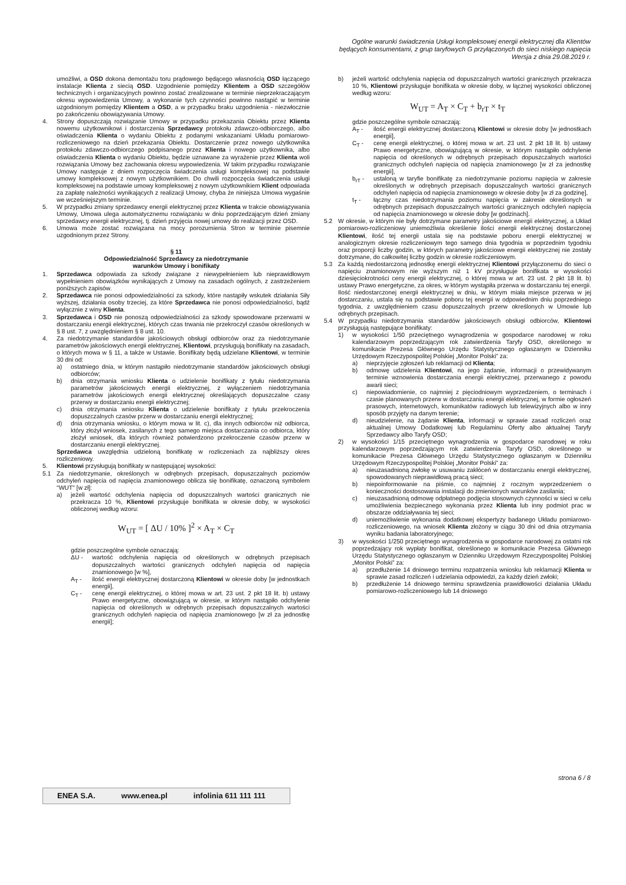Ogólne warunki świadczenia Usługi kompleksowej energii elektrycznej dla Klientów
będących konsumentami, z grup taryfowych G przyłączonych do sieci niskiego napięcia
Wersja z dnia 29.08.2019 r.
umożliwi, a OSD dokona demontażu toru prądowego będącego własnością OSD łączącego instalacje Klienta z siecią OSD. Uzgodnienie pomiędzy Klientem a OSD szczegółów technicznych i organizacyjnych powinno zostać zrealizowane w terminie nieprzekraczającym okresu wypowiedzenia Umowy, a wykonanie tych czynności powinno nastąpić w terminie uzgodnionym pomiędzy Klientem a OSD, a w przypadku braku uzgodnienia - niezwłocznie po zakończeniu obowiązywania Umowy.
4. Strony dopuszczają rozwiązanie Umowy w przypadku przekazania Obiektu przez Klienta nowemu użytkownikowi i dostarczenia Sprzedawcy protokołu zdawczo-odbiorczego, albo oświadczenia Klienta o wydaniu Obiektu z podanymi wskazaniami Układu pomiarowo-rozliczeniowego na dzień przekazania Obiektu. Dostarczenie przez nowego użytkownika protokołu zdawczo-odbiorczego podpisanego przez Klienta i nowego użytkownika, albo oświadczenia Klienta o wydaniu Obiektu, będzie uznawane za wyrażenie przez Klienta woli rozwiązania Umowy bez zachowania okresu wypowiedzenia. W takim przypadku rozwiązanie Umowy następuje z dniem rozpoczęcia świadczenia usługi kompleksowej na podstawie umowy kompleksowej z nowym użytkownikiem. Do chwili rozpoczęcia świadczenia usługi kompleksowej na podstawie umowy kompleksowej z nowym użytkownikiem Klient odpowiada za zapłatę należności wynikających z realizacji Umowy, chyba że niniejsza Umowa wygaśnie we wcześniejszym terminie.
5. W przypadku zmiany sprzedawcy energii elektrycznej przez Klienta w trakcie obowiązywania Umowy, Umowa ulega automatycznemu rozwiązaniu w dniu poprzedzającym dzień zmiany sprzedawcy energii elektrycznej, tj. dzień przyjęcia nowej umowy do realizacji przez OSD.
6. Umowa może zostać rozwiązana na mocy porozumienia Stron w terminie pisemnie uzgodnionym przez Strony.
§ 11
Odpowiedzialność Sprzedawcy za niedotrzymanie
warunków Umowy i bonifikaty
1. Sprzedawca odpowiada za szkody związane z niewypełnieniem lub nieprawidłowym wypełnieniem obowiązków wynikających z Umowy na zasadach ogólnych, z zastrzeżeniem poniższych zapisów.
2. Sprzedawca nie ponosi odpowiedzialności za szkody, które nastąpiły wskutek działania Siły wyższej, działania osoby trzeciej, za które Sprzedawca nie ponosi odpowiedzialności, bądź wyłącznie z winy Klienta.
3. Sprzedawca i OSD nie ponoszą odpowiedzialności za szkody spowodowane przerwami w dostarczaniu energii elektrycznej, których czas trwania nie przekroczył czasów określonych w § 8 ust. 7, z uwzględnieniem § 8 ust. 10.
4. Za niedotrzymanie standardów jakościowych obsługi odbiorców oraz za niedotrzymanie parametrów jakościowych energii elektrycznej, Klientowi, przysługują bonifikaty na zasadach, o których mowa w § 11, a także w Ustawie. Bonifikaty będą udzielane Klientowi, w terminie 30 dni od:
a) ostatniego dnia, w którym nastąpiło niedotrzymanie standardów jakościowych obsługi odbiorców;
b) dnia otrzymania wniosku Klienta o udzielenie bonifikaty z tytułu niedotrzymania parametrów jakościowych energii elektrycznej, z wyłączeniem niedotrzymania parametrów jakościowych energii elektrycznej określających dopuszczalne czasy przerwy w dostarczaniu energii elektrycznej;
c) dnia otrzymania wniosku Klienta o udzielenie bonifikaty z tytułu przekroczenia dopuszczalnych czasów przerw w dostarczaniu energii elektrycznej;
d) dnia otrzymania wniosku, o którym mowa w lit. c), dla innych odbiorców niż odbiorca, który złożył wniosek, zasilanych z tego samego miejsca dostarczania co odbiorca, który złożył wniosek, dla których również potwierdzono przekroczenie czasów przerw w dostarczaniu energii elektrycznej.
Sprzedawca uwzględnia udzieloną bonifikatę w rozliczeniach za najbliższy okres rozliczeniowy.
5. Klientowi przysługują bonifikaty w następującej wysokości:
5.1 Za niedotrzymanie, określonych w odrębnych przepisach, dopuszczalnych poziomów odchyleń napięcia od napięcia znamionowego oblicza się bonifikatę, oznaczoną symbolem "WUT" [w zł]:
a) jeżeli wartość odchylenia napięcia od dopuszczalnych wartości granicznych nie przekracza 10 %, Klientowi przysługuje bonifikata w okresie doby, w wysokości obliczonej według wzoru:
W<sub>UT</sub> = [ ΔU / 10% ]<sup>2</sup> × A<sub>T</sub> × C<sub>T</sub>
gdzie poszczególne symbole oznaczają:
ΔU - wartość odchylenia napięcia od określonych w odrębnych przepisach dopuszczalnych wartości granicznych odchyleń napięcia od napięcia znamionowego [w %],
A<sub>T</sub> - ilość energii elektrycznej dostarczoną Klientowi w okresie doby [w jednostkach energii],
C<sub>T</sub> - cenę energii elektrycznej, o której mowa w art. 23 ust. 2 pkt 18 lit. b) ustawy Prawo energetyczne, obowiązującą w okresie, w którym nastąpiło odchylenie napięcia od określonych w odrębnych przepisach dopuszczalnych wartości granicznych odchyleń napięcia od napięcia znamionowego [w zł za jednostkę energii];
b) jeżeli wartość odchylenia napięcia od dopuszczalnych wartości granicznych przekracza 10 %, Klientowi przysługuje bonifikata w okresie doby, w łącznej wysokości obliczonej według wzoru:
W<sub>UT</sub> = A<sub>T</sub> × C<sub>T</sub> + b<sub>rT</sub> × t<sub>T</sub>
gdzie poszczególne symbole oznaczają:
A<sub>T</sub> - ilość energii elektrycznej dostarczoną Klientowi w okresie doby [w jednostkach energii],
C<sub>T</sub> - cenę energii elektrycznej, o której mowa w art. 23 ust. 2 pkt 18 lit. b) ustawy Prawo energetyczne, obowiązującą w okresie, w którym nastąpiło odchylenie napięcia od określonych w odrębnych przepisach dopuszczalnych wartości granicznych odchyleń napięcia od napięcia znamionowego [w zł za jednostkę energii],
b<sub>rT</sub> - ustaloną w taryfie bonifikatę za niedotrzymanie poziomu napięcia w zakresie określonych w odrębnych przepisach dopuszczalnych wartości granicznych odchyleń napięcia od napięcia znamionowego w okresie doby [w zł za godzinę],
t<sub>T</sub> - łączny czas niedotrzymania poziomu napięcia w zakresie określonych w odrębnych przepisach dopuszczalnych wartości granicznych odchyleń napięcia od napięcia znamionowego w okresie doby [w godzinach].
5.2 W okresie, w którym nie były dotrzymane parametry jakościowe energii elektrycznej, a Układ pomiarowo-rozliczeniowy uniemożliwia określenie ilości energii elektrycznej dostarczonej Klientowi, ilość tej energii ustala się na podstawie poboru energii elektrycznej w analogicznym okresie rozliczeniowym tego samego dnia tygodnia w poprzednim tygodniu oraz proporcji liczby godzin, w których parametry jakościowe energii elektrycznej nie zostały dotrzymane, do całkowitej liczby godzin w okresie rozliczeniowym.
5.3 Za każdą niedostarczoną jednostkę energii elektrycznej Klientowi przyłączonemu do sieci o napięciu znamionowym nie wyższym niż 1 kV przysługuje bonifikata w wysokości dziesięciokrotności ceny energii elektrycznej, o której mowa w art. 23 ust. 2 pkt 18 lit. b) ustawy Prawo energetyczne, za okres, w którym wystąpiła przerwa w dostarczaniu tej energii. Ilość niedostarczonej energii elektrycznej w dniu, w którym miała miejsce przerwa w jej dostarczaniu, ustala się na podstawie poboru tej energii w odpowiednim dniu poprzedniego tygodnia, z uwzględnieniem czasu dopuszczalnych przerw określonych w Umowie lub odrębnych przepisach.
5.4 W przypadku niedotrzymania standardów jakościowych obsługi odbiorców, Klientowi przysługują następujące bonifikaty:
1) w wysokości 1/50 przeciętnego wynagrodzenia w gospodarce narodowej w roku kalendarzowym poprzedzającym rok zatwierdzenia Taryfy OSD, określonego w komunikacie Prezesa Głównego Urzędu Statystycznego ogłaszanym w Dzienniku Urzędowym Rzeczypospolitej Polskiej „Monitor Polski” za:
a) nieprzyjęcie zgłoszeń lub reklamacji od Klienta;
b) odmowę udzielenia Klientowi, na jego żądanie, informacji o przewidywanym terminie wznowienia dostarczania energii elektrycznej, przerwanego z powodu awarii sieci;
c) niepowiadomienie, co najmniej z pięciodniowym wyprzedzeniem, o terminach i czasie planowanych przerw w dostarczaniu energii elektrycznej, w formie ogłoszeń prasowych, internetowych, komunikatów radiowych lub telewizyjnych albo w inny sposób przyjęty na danym terenie;
d) nieudzielenie, na żądanie Klienta, informacji w sprawie zasad rozliczeń oraz aktualnej Umowy Dodatkowej lub Regulaminu Oferty albo aktualnej Taryfy Sprzedawcy albo Taryfy OSD;
2) w wysokości 1/15 przeciętnego wynagrodzenia w gospodarce narodowej w roku kalendarzowym poprzedzającym rok zatwierdzenia Taryfy OSD, określonego w komunikacie Prezesa Głównego Urzędu Statystycznego ogłaszanym w Dzienniku Urzędowym Rzeczypospolitej Polskiej „Monitor Polski” za:
a) nieuzasadnioną zwłokę w usuwaniu zakłóceń w dostarczaniu energii elektrycznej, spowodowanych nieprawidłową pracą sieci;
b) niepoinformowanie na piśmie, co najmniej z rocznym wyprzedzeniem o konieczności dostosowania instalacji do zmienionych warunków zasilania;
c) nieuzasadnioną odmowę odpłatnego podjęcia stosownych czynności w sieci w celu umożliwienia bezpiecznego wykonania przez Klienta lub inny podmiot prac w obszarze oddziaływania tej sieci;
d) uniemożliwienie wykonania dodatkowej ekspertyzy badanego Układu pomiarowo-rozliczeniowego, na wniosek Klienta złożony w ciągu 30 dni od dnia otrzymania wyniku badania laboratoryjnego;
3) w wysokości 1/250 przeciętnego wynagrodzenia w gospodarce narodowej za ostatni rok poprzedzający rok wypłaty bonifikat, określonego w komunikacie Prezesa Głównego Urzędu Statystycznego ogłaszanym w Dzienniku Urzędowym Rzeczypospolitej Polskiej „Monitor Polski” za:
a) przedłużenie 14 dniowego terminu rozpatrzenia wniosku lub reklamacji Klienta w sprawie zasad rozliczeń i udzielania odpowiedzi, za każdy dzień zwłoki;
b) przedłużenie 14 dniowego terminu sprawdzenia prawidłowości działania Układu pomiarowo-rozliczeniowego lub 14 dniowego
strona 6 / 8
ENEA S.A. www.enea.pl infolinia 611 111 111